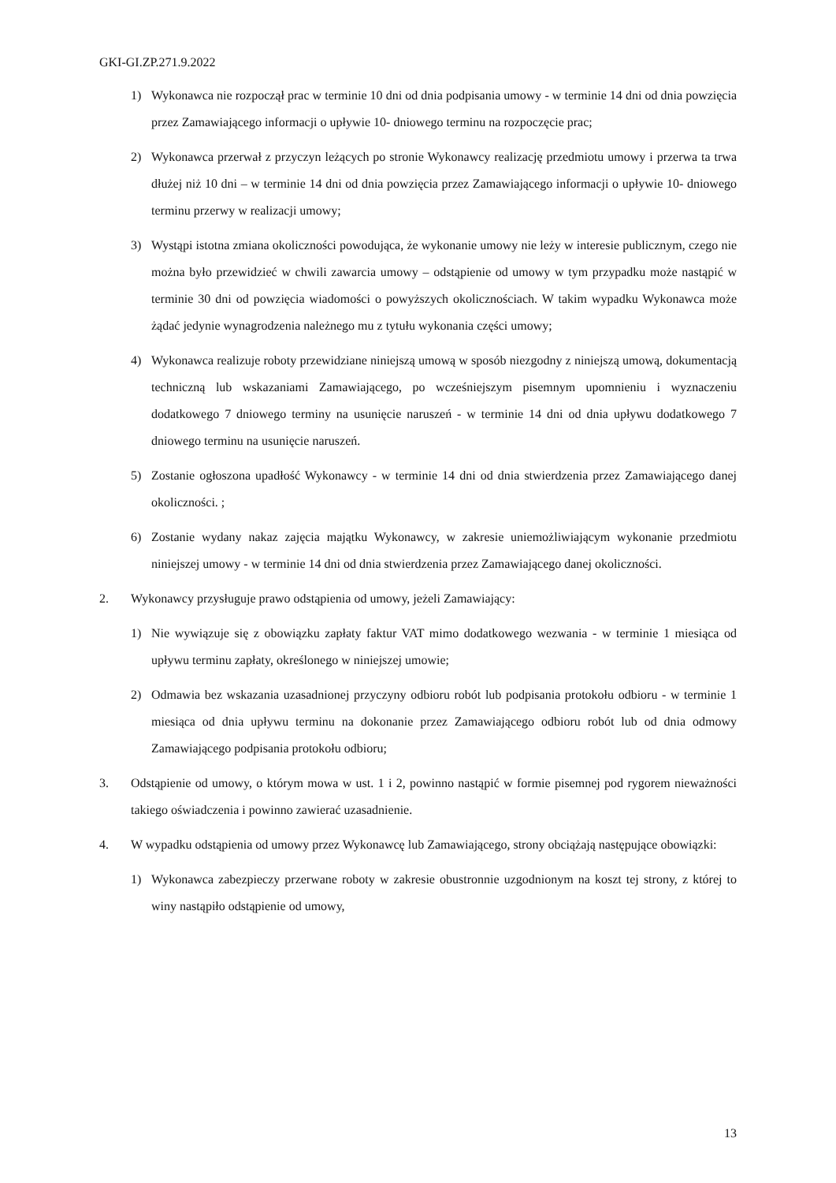GKI-GI.ZP.271.9.2022
1) Wykonawca nie rozpoczął prac w terminie 10 dni od dnia podpisania umowy - w terminie 14 dni od dnia powzięcia przez Zamawiającego informacji o upływie 10- dniowego terminu na rozpoczęcie prac;
2) Wykonawca przerwał z przyczyn leżących po stronie Wykonawcy realizację przedmiotu umowy i przerwa ta trwa dłużej niż 10 dni – w terminie 14 dni od dnia powzięcia przez Zamawiającego informacji o upływie 10- dniowego terminu przerwy w realizacji umowy;
3) Wystąpi istotna zmiana okoliczności powodująca, że wykonanie umowy nie leży w interesie publicznym, czego nie można było przewidzieć w chwili zawarcia umowy – odstąpienie od umowy w tym przypadku może nastąpić w terminie 30 dni od powzięcia wiadomości o powyższych okolicznościach. W takim wypadku Wykonawca może żądać jedynie wynagrodzenia należnego mu z tytułu wykonania części umowy;
4) Wykonawca realizuje roboty przewidziane niniejszą umową w sposób niezgodny z niniejszą umową, dokumentacją techniczną lub wskazaniami Zamawiającego, po wcześniejszym pisemnym upomnieniu i wyznaczeniu dodatkowego 7 dniowego terminy na usunięcie naruszeń - w terminie 14 dni od dnia upływu dodatkowego 7 dniowego terminu na usunięcie naruszeń.
5) Zostanie ogłoszona upadłość Wykonawcy - w terminie 14 dni od dnia stwierdzenia przez Zamawiającego danej okoliczności. ;
6) Zostanie wydany nakaz zajęcia majątku Wykonawcy, w zakresie uniemożliwiającym wykonanie przedmiotu niniejszej umowy - w terminie 14 dni od dnia stwierdzenia przez Zamawiającego danej okoliczności.
2. Wykonawcy przysługuje prawo odstąpienia od umowy, jeżeli Zamawiający:
1) Nie wywiązuje się z obowiązku zapłaty faktur VAT mimo dodatkowego wezwania - w terminie 1 miesiąca od upływu terminu zapłaty, określonego w niniejszej umowie;
2) Odmawia bez wskazania uzasadnionej przyczyny odbioru robót lub podpisania protokołu odbioru - w terminie 1 miesiąca od dnia upływu terminu na dokonanie przez Zamawiającego odbioru robót lub od dnia odmowy Zamawiającego podpisania protokołu odbioru;
3. Odstąpienie od umowy, o którym mowa w ust. 1 i 2, powinno nastąpić w formie pisemnej pod rygorem nieważności takiego oświadczenia i powinno zawierać uzasadnienie.
4. W wypadku odstąpienia od umowy przez Wykonawcę lub Zamawiającego, strony obciążają następujące obowiązki:
1) Wykonawca zabezpieczy przerwane roboty w zakresie obustronnie uzgodnionym na koszt tej strony, z której to winy nastąpiło odstąpienie od umowy,
13